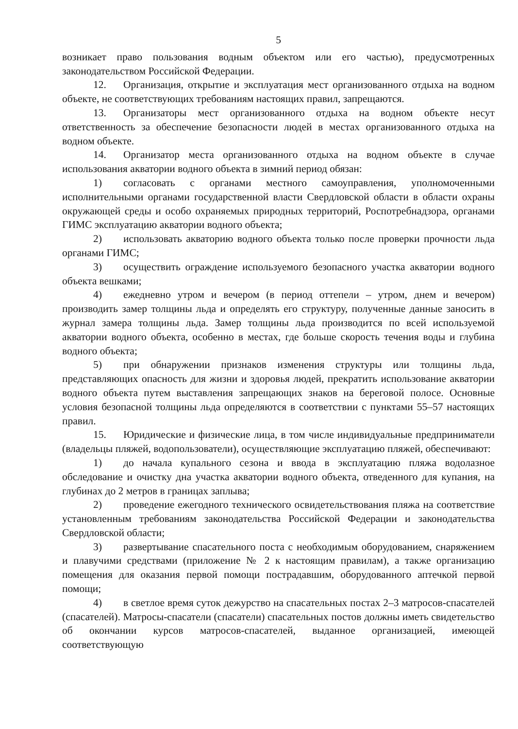5
возникает право пользования водным объектом или его частью), предусмотренных законодательством Российской Федерации.
12. Организация, открытие и эксплуатация мест организованного отдыха на водном объекте, не соответствующих требованиям настоящих правил, запрещаются.
13. Организаторы мест организованного отдыха на водном объекте несут ответственность за обеспечение безопасности людей в местах организованного отдыха на водном объекте.
14. Организатор места организованного отдыха на водном объекте в случае использования акватории водного объекта в зимний период обязан:
1) согласовать с органами местного самоуправления, уполномоченными исполнительными органами государственной власти Свердловской области в области охраны окружающей среды и особо охраняемых природных территорий, Роспотребнадзора, органами ГИМС эксплуатацию акватории водного объекта;
2) использовать акваторию водного объекта только после проверки прочности льда органами ГИМС;
3) осуществить ограждение используемого безопасного участка акватории водного объекта вешками;
4) ежедневно утром и вечером (в период оттепели – утром, днем и вечером) производить замер толщины льда и определять его структуру, полученные данные заносить в журнал замера толщины льда. Замер толщины льда производится по всей используемой акватории водного объекта, особенно в местах, где больше скорость течения воды и глубина водного объекта;
5) при обнаружении признаков изменения структуры или толщины льда, представляющих опасность для жизни и здоровья людей, прекратить использование акватории водного объекта путем выставления запрещающих знаков на береговой полосе. Основные условия безопасной толщины льда определяются в соответствии с пунктами 55–57 настоящих правил.
15. Юридические и физические лица, в том числе индивидуальные предприниматели (владельцы пляжей, водопользователи), осуществляющие эксплуатацию пляжей, обеспечивают:
1) до начала купального сезона и ввода в эксплуатацию пляжа водолазное обследование и очистку дна участка акватории водного объекта, отведенного для купания, на глубинах до 2 метров в границах заплыва;
2) проведение ежегодного технического освидетельствования пляжа на соответствие установленным требованиям законодательства Российской Федерации и законодательства Свердловской области;
3) развертывание спасательного поста с необходимым оборудованием, снаряжением и плавучими средствами (приложение № 2 к настоящим правилам), а также организацию помещения для оказания первой помощи пострадавшим, оборудованного аптечкой первой помощи;
4) в светлое время суток дежурство на спасательных постах 2–3 матросов-спасателей (спасателей). Матросы-спасатели (спасатели) спасательных постов должны иметь свидетельство об окончании курсов матросов-спасателей, выданное организацией, имеющей соответствующую